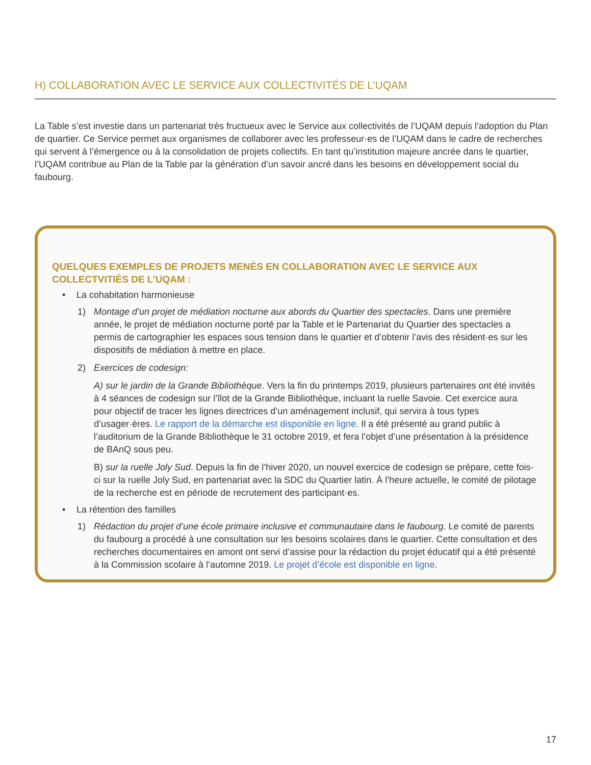H) COLLABORATION AVEC LE SERVICE AUX COLLECTIVITÉS DE L’UQAM
La Table s’est investie dans un partenariat très fructueux avec le Service aux collectivités de l’UQAM depuis l’adoption du Plan de quartier. Ce Service permet aux organismes de collaborer avec les professeur·es de l’UQAM dans le cadre de recherches qui servent à l’émergence ou à la consolidation de projets collectifs. En tant qu’institution majeure ancrée dans le quartier, l’UQAM contribue au Plan de la Table par la génération d’un savoir ancré dans les besoins en développement social du faubourg.
QUELQUES EXEMPLES DE PROJETS MENÉS EN COLLABORATION AVEC LE SERVICE AUX COLLECTVITIÉS DE L’UQAM :
• La cohabitation harmonieuse
1) Montage d’un projet de médiation nocturne aux abords du Quartier des spectacles. Dans une première année, le projet de médiation nocturne porté par la Table et le Partenariat du Quartier des spectacles a permis de cartographier les espaces sous tension dans le quartier et d’obtenir l’avis des résident·es sur les dispositifs de médiation à mettre en place.
2) Exercices de codesign:
A) sur le jardin de la Grande Bibliothèque. Vers la fin du printemps 2019, plusieurs partenaires ont été invités à 4 séances de codesign sur l’îlot de la Grande Bibliothèque, incluant la ruelle Savoie. Cet exercice aura pour objectif de tracer les lignes directrices d’un aménagement inclusif, qui servira à tous types d’usager·ères. Le rapport de la démarche est disponible en ligne. Il a été présenté au grand public à l’auditorium de la Grande Bibliothèque le 31 octobre 2019, et fera l’objet d’une présentation à la présidence de BAnQ sous peu.
B) sur la ruelle Joly Sud. Depuis la fin de l’hiver 2020, un nouvel exercice de codesign se prépare, cette fois-ci sur la ruelle Joly Sud, en partenariat avec la SDC du Quartier latin. À l’heure actuelle, le comité de pilotage de la recherche est en période de recrutement des participant·es.
• La rétention des familles
1) Rédaction du projet d’une école primaire inclusive et communautaire dans le faubourg. Le comité de parents du faubourg a procédé à une consultation sur les besoins scolaires dans le quartier. Cette consultation et des recherches documentaires en amont ont servi d’assise pour la rédaction du projet éducatif qui a été présenté à la Commission scolaire à l’automne 2019. Le projet d’école est disponible en ligne.
17